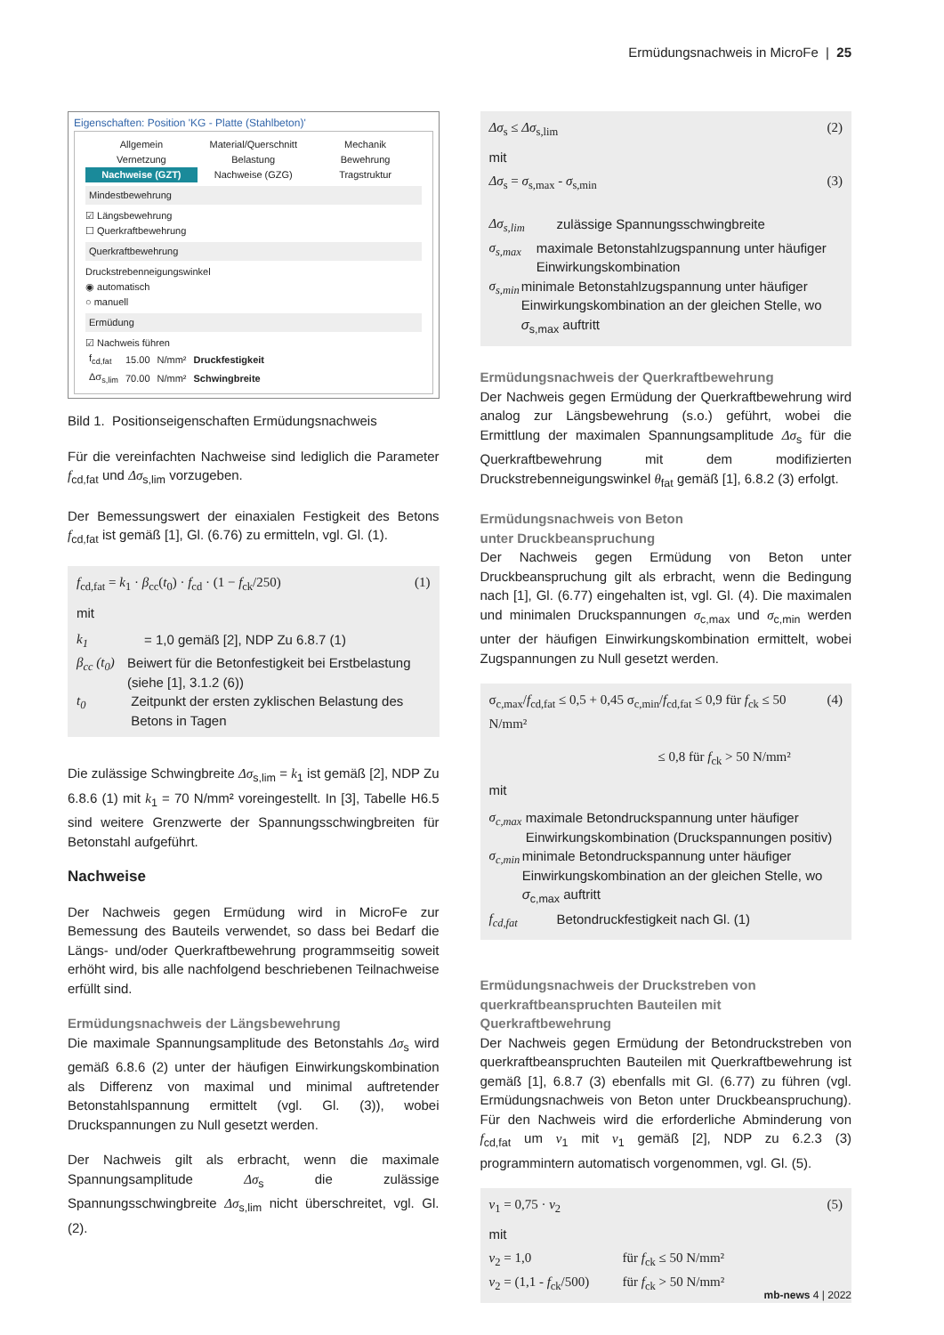Ermüdungsnachweis in MicroFe | 25
Eigenschaften: Position 'KG - Platte (Stahlbeton)'
Allgemein Material/Querschnitt Mechanik Vernetzung Belastung Bewehrung Nachweise (GZT) Nachweise (GZG) Tragstruktur
Mindestbewehrung
☑ Längsbewehrung
☐ Querkraftbewehrung
Querkraftbewehrung
Druckstrebenneigungswinkel
◉ automatisch
○ manuell
Ermüdung
☑ Nachweis führen
| f<sub>cd,fat</sub> | 15.00 | N/mm² | Druckfestigkeit |
| Δσ<sub>s,lim</sub> | 70.00 | N/mm² | Schwingbreite |
Bild 1. Positionseigenschaften Ermüdungsnachweis
Für die vereinfachten Nachweise sind lediglich die Parameter f<sub>cd,fat</sub> und Δσ<sub>s,lim</sub> vorzugeben.
Der Bemessungswert der einaxialen Festigkeit des Betons f<sub>cd,fat</sub> ist gemäß [1], Gl. (6.76) zu ermitteln, vgl. Gl. (1).
f<sub>cd,fat</sub> = k<sub>1</sub> · β<sub>cc</sub>(t<sub>0</sub>) · f<sub>cd</sub> · (1 − f<sub>ck</sub>/250) (1)
mit
k<sub>1</sub> = 1,0 gemäß [2], NDP Zu 6.8.7 (1)
β<sub>cc</sub> (t<sub>0</sub>) Beiwert für die Betonfestigkeit bei Erstbelastung (siehe [1], 3.1.2 (6))
t<sub>0</sub> Zeitpunkt der ersten zyklischen Belastung des Betons in Tagen
Die zulässige Schwingbreite Δσ<sub>s,lim</sub> = k<sub>1</sub> ist gemäß [2], NDP Zu 6.8.6 (1) mit k<sub>1</sub> = 70 N/mm² voreingestellt. In [3], Tabelle H6.5 sind weitere Grenzwerte der Spannungsschwingbreiten für Betonstahl aufgeführt.
Nachweise
Der Nachweis gegen Ermüdung wird in MicroFe zur Bemessung des Bauteils verwendet, so dass bei Bedarf die Längs- und/oder Querkraftbewehrung programmseitig soweit erhöht wird, bis alle nachfolgend beschriebenen Teilnachweise erfüllt sind.
Ermüdungsnachweis der Längsbewehrung
Die maximale Spannungsamplitude des Betonstahls Δσ<sub>s</sub> wird gemäß 6.8.6 (2) unter der häufigen Einwirkungskombination als Differenz von maximal und minimal auftretender Betonstahlspannung ermittelt (vgl. Gl. (3)), wobei Druckspannungen zu Null gesetzt werden.
Der Nachweis gilt als erbracht, wenn die maximale Spannungsamplitude Δσ<sub>s</sub> die zulässige Spannungsschwingbreite Δσ<sub>s,lim</sub> nicht überschreitet, vgl. Gl. (2).
Δσ<sub>s</sub> ≤ Δσ<sub>s,lim</sub> (2)
mit
Δσ<sub>s</sub> = σ<sub>s,max</sub> - σ<sub>s,min</sub> (3)
Δσ<sub>s,lim</sub> zulässige Spannungsschwingbreite
σ<sub>s,max</sub> maximale Betonstahlzugspannung unter häufiger Einwirkungskombination
σ<sub>s,min</sub> minimale Betonstahlzugspannung unter häufiger Einwirkungskombination an der gleichen Stelle, wo σ<sub>s,max</sub> auftritt
Ermüdungsnachweis der Querkraftbewehrung
Der Nachweis gegen Ermüdung der Querkraftbewehrung wird analog zur Längsbewehrung (s.o.) geführt, wobei die Ermittlung der maximalen Spannungsamplitude Δσ<sub>s</sub> für die Querkraftbewehrung mit dem modifizierten Druckstrebenneigungswinkel θ<sub>fat</sub> gemäß [1], 6.8.2 (3) erfolgt.
Ermüdungsnachweis von Beton
unter Druckbeanspruchung
Der Nachweis gegen Ermüdung von Beton unter Druckbeanspruchung gilt als erbracht, wenn die Bedingung nach [1], Gl. (6.77) eingehalten ist, vgl. Gl. (4). Die maximalen und minimalen Druckspannungen σ<sub>c,max</sub> und σ<sub>c,min</sub> werden unter der häufigen Einwirkungskombination ermittelt, wobei Zugspannungen zu Null gesetzt werden.
σ<sub>c,max</sub>/f<sub>cd,fat</sub> ≤ 0,5 + 0,45 σ<sub>c,min</sub>/f<sub>cd,fat</sub> ≤ 0,9 für f<sub>ck</sub> ≤ 50 N/mm² (4)
≤ 0,8 für f<sub>ck</sub> > 50 N/mm²
mit
σ<sub>c,max</sub> maximale Betondruckspannung unter häufiger Einwirkungskombination (Druckspannungen positiv)
σ<sub>c,min</sub> minimale Betondruckspannung unter häufiger Einwirkungskombination an der gleichen Stelle, wo σ<sub>c,max</sub> auftritt
f<sub>cd,fat</sub> Betondruckfestigkeit nach Gl. (1)
Ermüdungsnachweis der Druckstreben von querkraftbeanspruchten Bauteilen mit Querkraftbewehrung
Der Nachweis gegen Ermüdung der Betondruckstreben von querkraftbeanspruchten Bauteilen mit Querkraftbewehrung ist gemäß [1], 6.8.7 (3) ebenfalls mit Gl. (6.77) zu führen (vgl. Ermüdungsnachweis von Beton unter Druckbeanspruchung). Für den Nachweis wird die erforderliche Abminderung von f<sub>cd,fat</sub> um ν<sub>1</sub> mit ν<sub>1</sub> gemäß [2], NDP zu 6.2.3 (3) programmintern automatisch vorgenommen, vgl. Gl. (5).
ν<sub>1</sub> = 0,75 · ν<sub>2</sub> (5)
mit
ν<sub>2</sub> = 1,0 für f<sub>ck</sub> ≤ 50 N/mm²
ν<sub>2</sub> = (1,1 - f<sub>ck</sub>/500) für f<sub>ck</sub> > 50 N/mm²
mb-news 4 | 2022